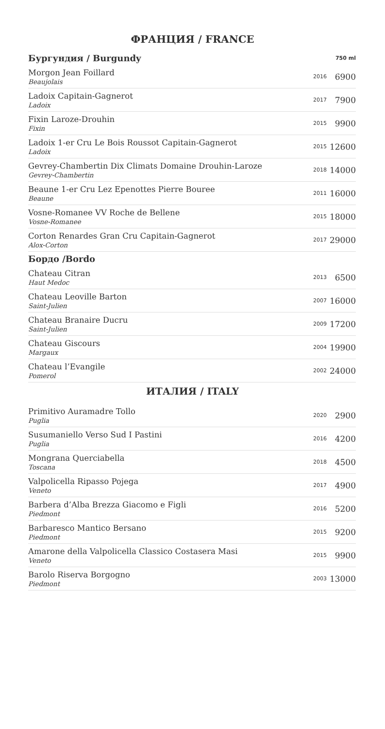ФРАНЦИЯ / FRANCE
| Бургундия / Burgundy | | 750 ml |
| Morgon Jean Foillard Beaujolais | 2016 | 6900 |
| Ladoix Capitain-Gagnerot Ladoix | 2017 | 7900 |
| Fixin Laroze-Drouhin Fixin | 2015 | 9900 |
| Ladoix 1-er Cru Le Bois Roussot Capitain-Gagnerot Ladoix | 2015 | 12600 |
| Gevrey-Chambertin Dix Climats Domaine Drouhin-Laroze Gevrey-Chambertin | 2018 | 14000 |
| Beaune 1-er Cru Lez Epenottes Pierre Bouree Beaune | 2011 | 16000 |
| Vosne-Romanee VV Roche de Bellene Vosne-Romanee | 2015 | 18000 |
| Corton Renardes Gran Cru Capitain-Gagnerot Alox-Corton | 2017 | 29000 |
| Бордо /Bordo | | |
| Chateau Citran Haut Medoc | 2013 | 6500 |
| Chateau Leoville Barton Saint-Julien | 2007 | 16000 |
| Chateau Branaire Ducru Saint-Julien | 2009 | 17200 |
| Chateau Giscours Margaux | 2004 | 19900 |
| Chateau l’Evangile Pomerol | 2002 | 24000 |
ИТАЛИЯ / ITALY
| Primitivo Auramadre Tollo Puglia | 2020 | 2900 |
| Susumaniello Verso Sud I Pastini Puglia | 2016 | 4200 |
| Mongrana Querciabella Toscana | 2018 | 4500 |
| Valpolicella Ripasso Pojega Veneto | 2017 | 4900 |
| Barbera d’Alba Brezza Giacomo e Figli Piedmont | 2016 | 5200 |
| Barbaresco Mantico Bersano Piedmont | 2015 | 9200 |
| Amarone della Valpolicella Classico Costasera Masi Veneto | 2015 | 9900 |
| Barolo Riserva Borgogno Piedmont | 2003 | 13000 |